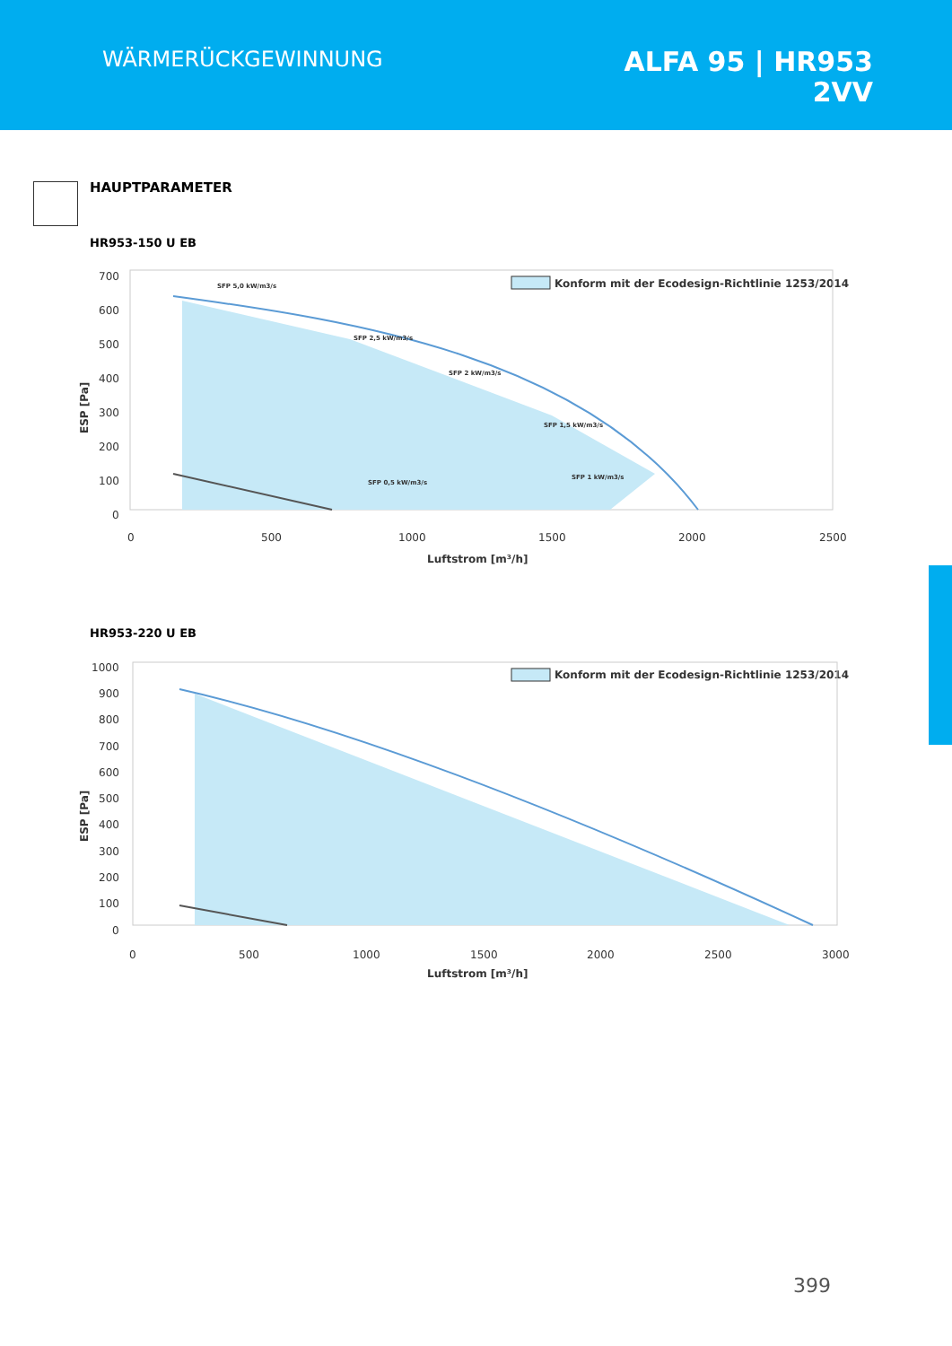WÄRMERÜCKGEWINNUNG
ALFA 95 | HR953
2VV
HAUPTPARAMETER
HR953-150 U EB
700
600
500
400
300
200
100
0
0
500
1000
1500
2000
2500
Luftstrom [m³/h]
ESP [Pa]
Konform mit der Ecodesign-Richtlinie 1253/2014
SFP 5,0 kW/m3/s
SFP 2,5 kW/m3/s
SFP 2 kW/m3/s
SFP 1,5 kW/m3/s
SFP 1 kW/m3/s
SFP 0,5 kW/m3/s
HR953-220 U EB
1000
900
800
700
600
500
400
300
200
100
0
0
500
1000
1500
2000
2500
3000
Luftstrom [m³/h]
ESP [Pa]
Konform mit der Ecodesign-Richtlinie 1253/2014
399